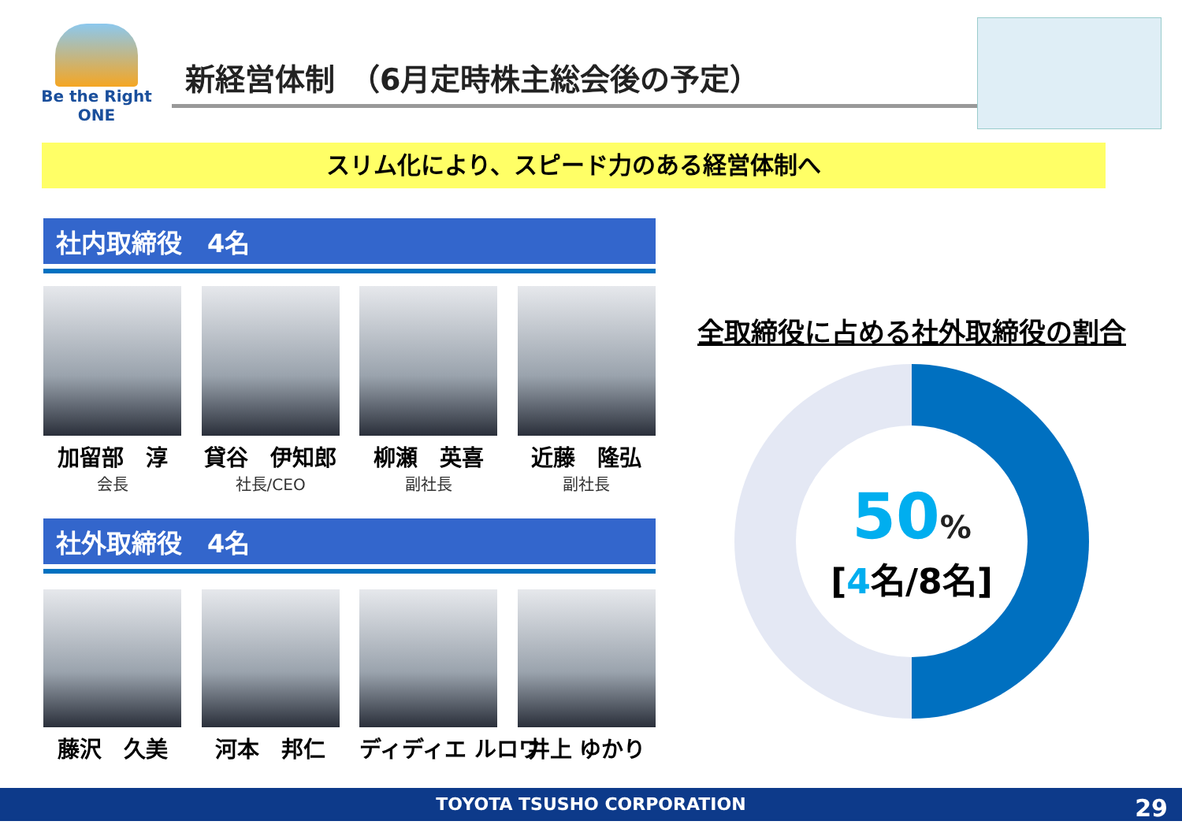Be the Right ONE
新経営体制　（6月定時株主総会後の予定）
スリム化により、スピード力のある経営体制へ
社内取締役　4名
加留部　淳
会長
貸谷　伊知郎
社長/CEO
柳瀬　英喜
副社長
近藤　隆弘
副社長
社外取締役　4名
藤沢　久美 河本　邦仁 ディディエ ルロワ 井上 ゆかり
全取締役に占める社外取締役の割合
50%
[4名/8名]
TOYOTA TSUSHO CORPORATION
29